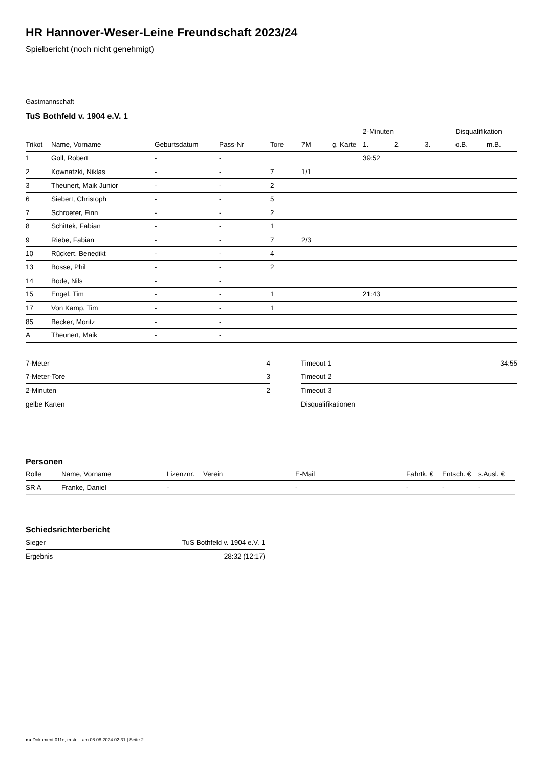HR Hannover-Weser-Leine Freundschaft 2023/24
Spielbericht (noch nicht genehmigt)
Gastmannschaft
TuS Bothfeld v. 1904 e.V. 1
| | | | | | | | 2-Minuten | | | Disqualifikation | |
| --- | --- | --- | --- | --- | --- | --- | --- | --- | --- | --- | --- |
| Trikot | Name, Vorname | Geburtsdatum | Pass-Nr | Tore | 7M | g. Karte | 1. | 2. | 3. | o.B. | m.B. |
| 1 | Goll, Robert | - | - | | | | 39:52 | | | | |
| 2 | Kownatzki, Niklas | - | - | 7 | 1/1 | | | | | | |
| 3 | Theunert, Maik Junior | - | - | 2 | | | | | | | |
| 6 | Siebert, Christoph | - | - | 5 | | | | | | | |
| 7 | Schroeter, Finn | - | - | 2 | | | | | | | |
| 8 | Schittek, Fabian | - | - | 1 | | | | | | | |
| 9 | Riebe, Fabian | - | - | 7 | 2/3 | | | | | | |
| 10 | Rückert, Benedikt | - | - | 4 | | | | | | | |
| 13 | Bosse, Phil | - | - | 2 | | | | | | | |
| 14 | Bode, Nils | - | - | | | | | | | | |
| 15 | Engel, Tim | - | - | 1 | | | 21:43 | | | | |
| 17 | Von Kamp, Tim | - | - | 1 | | | | | | | |
| 85 | Becker, Moritz | - | - | | | | | | | | |
| A | Theunert, Maik | - | - | | | | | | | | |
| 7-Meter | 4 |
| 7-Meter-Tore | 3 |
| 2-Minuten | 2 |
| gelbe Karten | |
| Timeout 1 | 34:55 |
| Timeout 2 | |
| Timeout 3 | |
| Disqualifikationen | |
Personen
| Rolle | Name, Vorname | Lizenznr. | Verein | E-Mail | Fahrtk. € | Entsch. € | s.Ausl. € |
| --- | --- | --- | --- | --- | --- | --- | --- |
| SR A | Franke, Daniel | - | | - | - | - | - |
Schiedsrichterbericht
| Sieger | TuS Bothfeld v. 1904 e.V. 1 |
| Ergebnis | 28:32 (12:17) |
nu.Dokument 011e, erstellt am 08.08.2024 02:31 | Seite 2